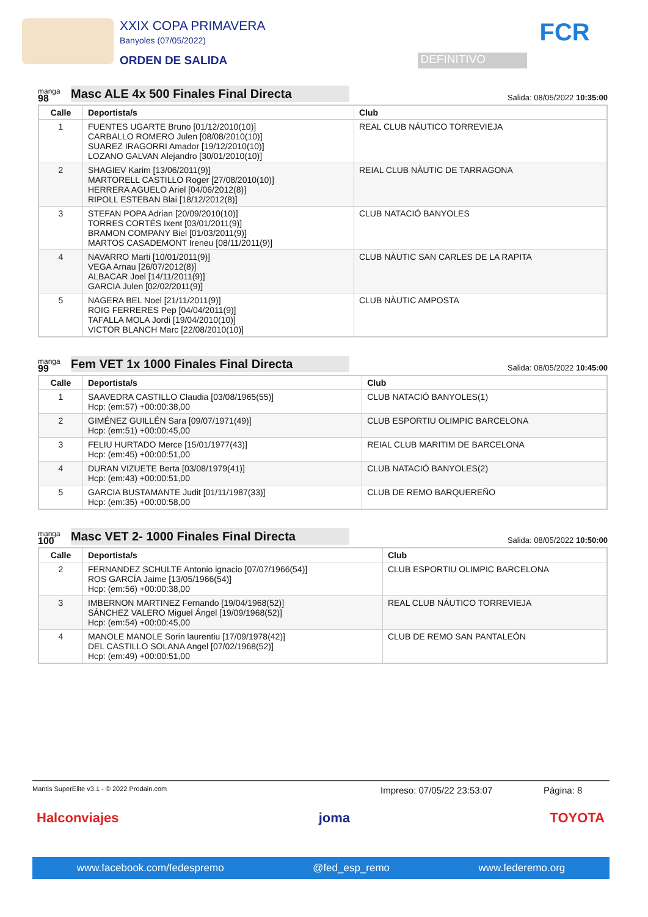XXIX COPA PRIMAVERA
Banyoles (07/05/2022)
ORDEN DE SALIDA
DEFINITIVO
FCR
manga
98
Masc ALE 4x 500 Finales Final Directa
Salida: 08/05/2022 10:35:00
| Calle | Deportista/s | Club |
| --- | --- | --- |
| 1 | FUENTES UGARTE Bruno [01/12/2010(10)] CARBALLO ROMERO Julen [08/08/2010(10)] SUAREZ IRAGORRI Amador [19/12/2010(10)] LOZANO GALVAN Alejandro [30/01/2010(10)] | REAL CLUB NÁUTICO TORREVIEJA |
| 2 | SHAGIEV Karim [13/06/2011(9)] MARTORELL CASTILLO Roger [27/08/2010(10)] HERRERA AGUELO Ariel [04/06/2012(8)] RIPOLL ESTEBAN Blai [18/12/2012(8)] | REIAL CLUB NÀUTIC DE TARRAGONA |
| 3 | STEFAN POPA Adrian [20/09/2010(10)] TORRES CORTÉS Ixent [03/01/2011(9)] BRAMON COMPANY Biel [01/03/2011(9)] MARTOS CASADEMONT Ireneu [08/11/2011(9)] | CLUB NATACIÓ BANYOLES |
| 4 | NAVARRO Marti [10/01/2011(9)] VEGA Arnau [26/07/2012(8)] ALBACAR Joel [14/11/2011(9)] GARCIA Julen [02/02/2011(9)] | CLUB NÀUTIC SAN CARLES DE LA RAPITA |
| 5 | NAGERA BEL Noel [21/11/2011(9)] ROIG FERRERES Pep [04/04/2011(9)] TAFALLA MOLA Jordi [19/04/2010(10)] VICTOR BLANCH Marc [22/08/2010(10)] | CLUB NÀUTIC AMPOSTA |
manga
99
Fem VET 1x 1000 Finales Final Directa
Salida: 08/05/2022 10:45:00
| Calle | Deportista/s | Club |
| --- | --- | --- |
| 1 | SAAVEDRA CASTILLO Claudia [03/08/1965(55)] Hcp: (em:57) +00:00:38,00 | CLUB NATACIÓ BANYOLES(1) |
| 2 | GIMÉNEZ GUILLÉN Sara [09/07/1971(49)] Hcp: (em:51) +00:00:45,00 | CLUB ESPORTIU OLIMPIC BARCELONA |
| 3 | FELIU HURTADO Merce [15/01/1977(43)] Hcp: (em:45) +00:00:51,00 | REIAL CLUB MARITIM DE BARCELONA |
| 4 | DURAN VIZUETE Berta [03/08/1979(41)] Hcp: (em:43) +00:00:51,00 | CLUB NATACIÓ BANYOLES(2) |
| 5 | GARCIA BUSTAMANTE Judit [01/11/1987(33)] Hcp: (em:35) +00:00:58,00 | CLUB DE REMO BARQUEREÑO |
manga
100
Masc VET 2- 1000 Finales Final Directa
Salida: 08/05/2022 10:50:00
| Calle | Deportista/s | Club |
| --- | --- | --- |
| 2 | FERNANDEZ SCHULTE Antonio ignacio [07/07/1966(54)] ROS GARCÍA Jaime [13/05/1966(54)] Hcp: (em:56) +00:00:38,00 | CLUB ESPORTIU OLIMPIC BARCELONA |
| 3 | IMBERNON MARTINEZ Fernando [19/04/1968(52)] SÁNCHEZ VALERO Miguel Ángel [19/09/1968(52)] Hcp: (em:54) +00:00:45,00 | REAL CLUB NÁUTICO TORREVIEJA |
| 4 | MANOLE MANOLE Sorin laurentiu [17/09/1978(42)] DEL CASTILLO SOLANA Angel [07/02/1968(52)] Hcp: (em:49) +00:00:51,00 | CLUB DE REMO SAN PANTALEÓN |
Mantis SuperElite v3.1 - © 2022 Prodain.com Impreso: 07/05/22 23:53:07 Página: 8
Halconviajes joma TOYOTA
www.facebook.com/fedespremo @fed_esp_remo www.federemo.org